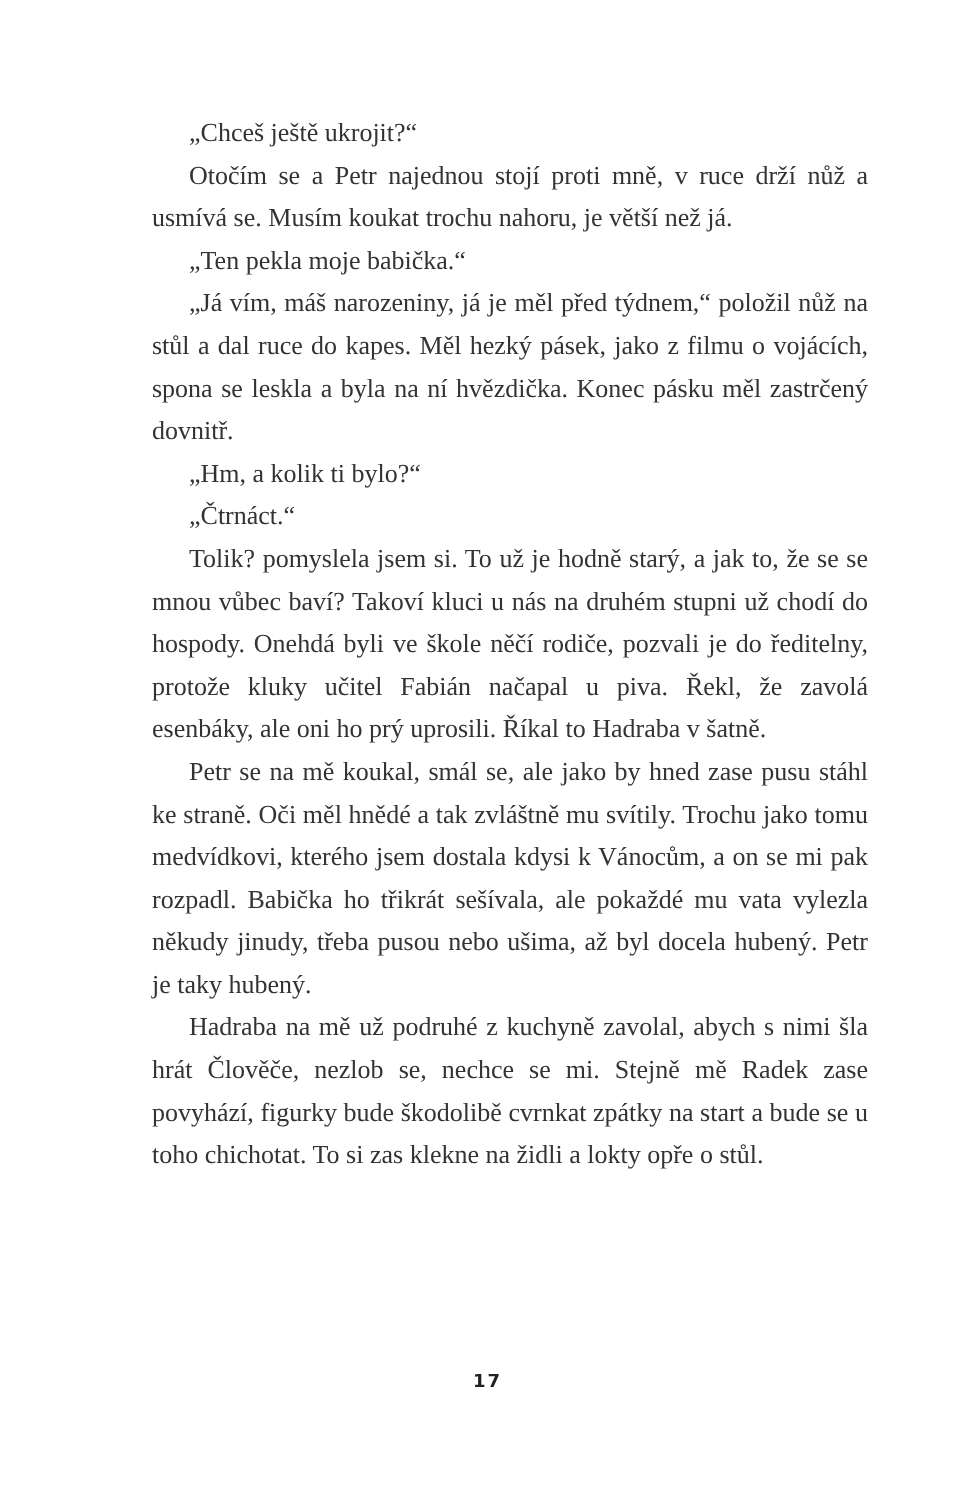„Chceš ještě ukrojit?“
Otočím se a Petr najednou stojí proti mně, v ruce drží nůž a usmívá se. Musím koukat trochu nahoru, je větší než já.
„Ten pekla moje babička.“
„Já vím, máš narozeniny, já je měl před týdnem,“ položil nůž na stůl a dal ruce do kapes. Měl hezký pásek, jako z filmu o vojácích, spona se leskla a byla na ní hvězdička. Konec pásku měl zastrčený dovnitř.
„Hm, a kolik ti bylo?“
„Čtrnáct.“
Tolik? pomyslela jsem si. To už je hodně starý, a jak to, že se se mnou vůbec baví? Takoví kluci u nás na druhém stupni už chodí do hospody. Onehdá byli ve škole něčí rodiče, pozvali je do ředitelny, protože kluky učitel Fabián načapal u piva. Řekl, že zavolá esenbáky, ale oni ho prý uprosili. Říkal to Hadraba v šatně.
Petr se na mě koukal, smál se, ale jako by hned zase pusu stáhl ke straně. Oči měl hnědé a tak zvláštně mu svítily. Trochu jako tomu medvídkovi, kterého jsem dostala kdysi k Vánocům, a on se mi pak rozpadl. Babička ho třikrát sešívala, ale pokaždé mu vata vylezla někudy jinudy, třeba pusou nebo ušima, až byl docela hubený. Petr je taky hubený.
Hadraba na mě už podruhé z kuchyně zavolal, abych s nimi šla hrát Člověče, nezlob se, nechce se mi. Stejně mě Radek zase povyhází, figurky bude škodolibě cvrnkat zpátky na start a bude se u toho chichotat. To si zas klekne na židli a lokty opře o stůl.
17